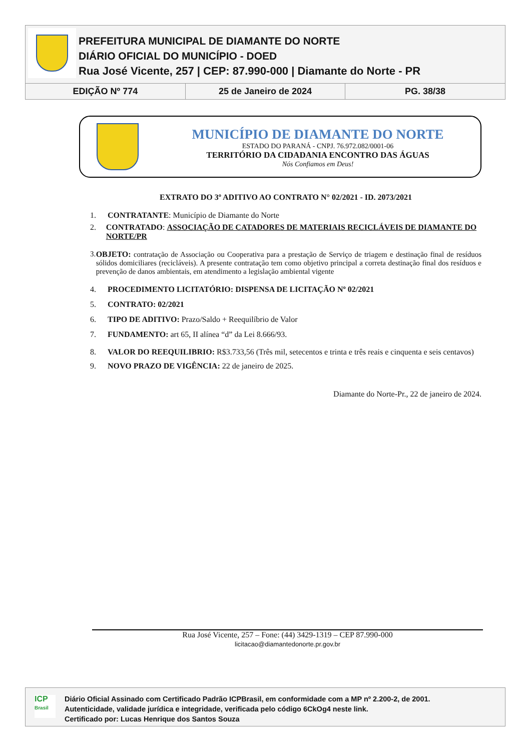PREFEITURA MUNICIPAL DE DIAMANTE DO NORTE
DIÁRIO OFICIAL DO MUNICÍPIO - DOED
Rua José Vicente, 257 | CEP: 87.990-000 | Diamante do Norte - PR
| EDIÇÃO Nº 774 | 25 de Janeiro de 2024 | PG. 38/38 |
MUNICÍPIO DE DIAMANTE DO NORTE
ESTADO DO PARANÁ - CNPJ. 76.972.082/0001-06
TERRITÓRIO DA CIDADANIA ENCONTRO DAS ÁGUAS
Nós Confiamos em Deus!
EXTRATO DO 3º ADITIVO AO CONTRATO N° 02/2021 - ID. 2073/2021
1. CONTRATANTE: Município de Diamante do Norte
2. CONTRATADO: ASSOCIAÇÃO DE CATADORES DE MATERIAIS RECICLÁVEIS DE DIAMANTE DO NORTE/PR
3. OBJETO: contratação de Associação ou Cooperativa para a prestação de Serviço de triagem e destinação final de resíduos sólidos domiciliares (recicláveis). A presente contratação tem como objetivo principal a correta destinação final dos resíduos e prevenção de danos ambientais, em atendimento a legislação ambiental vigente
4. PROCEDIMENTO LICITATÓRIO: DISPENSA DE LICITAÇÃO Nº 02/2021
5. CONTRATO: 02/2021
6. TIPO DE ADITIVO: Prazo/Saldo + Reequilíbrio de Valor
7. FUNDAMENTO: art 65, II alínea “d” da Lei 8.666/93.
8. VALOR DO REEQUILIBRIO: R$3.733,56 (Três mil, setecentos e trinta e três reais e cinquenta e seis centavos)
9. NOVO PRAZO DE VIGÊNCIA: 22 de janeiro de 2025.
Diamante do Norte-Pr., 22 de janeiro de 2024.
Rua José Vicente, 257 – Fone: (44) 3429-1319 – CEP 87.990-000
licitacao@diamantedonorte.pr.gov.br
ICP
Brasil
Diário Oficial Assinado com Certificado Padrão ICPBrasil, em conformidade com a MP nº 2.200-2, de 2001.
Autenticidade, validade jurídica e integridade, verificada pelo código 6CkOg4 neste link.
Certificado por: Lucas Henrique dos Santos Souza